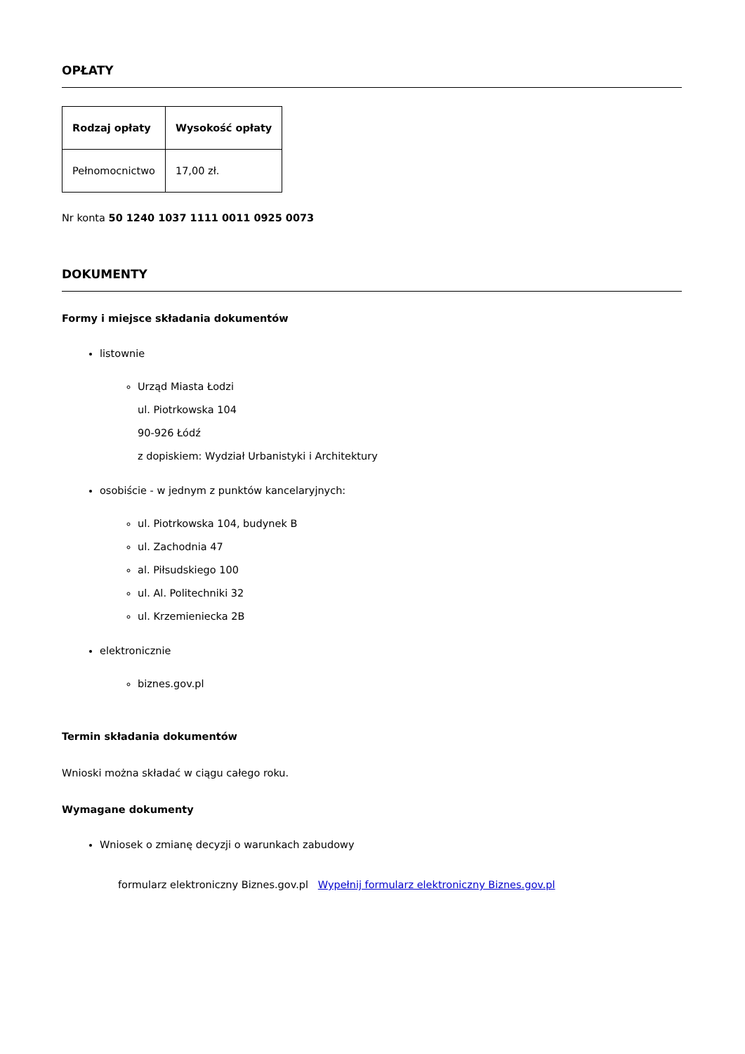OPŁATY
| Rodzaj opłaty | Wysokość opłaty |
| --- | --- |
| Pełnomocnictwo | 17,00 zł. |
Nr konta 50 1240 1037 1111 0011 0925 0073
DOKUMENTY
Formy i miejsce składania dokumentów
listownie
Urząd Miasta Łodzi
ul. Piotrkowska 104
90-926 Łódź
z dopiskiem: Wydział Urbanistyki i Architektury
osobiście - w jednym z punktów kancelaryjnych:
ul. Piotrkowska 104, budynek B
ul. Zachodnia 47
al. Piłsudskiego 100
ul. Al. Politechniki 32
ul. Krzemieniecka 2B
elektronicznie
biznes.gov.pl
Termin składania dokumentów
Wnioski można składać w ciągu całego roku.
Wymagane dokumenty
Wniosek o zmianę decyzji o warunkach zabudowy
formularz elektroniczny Biznes.gov.pl Wypełnij formularz elektroniczny Biznes.gov.pl